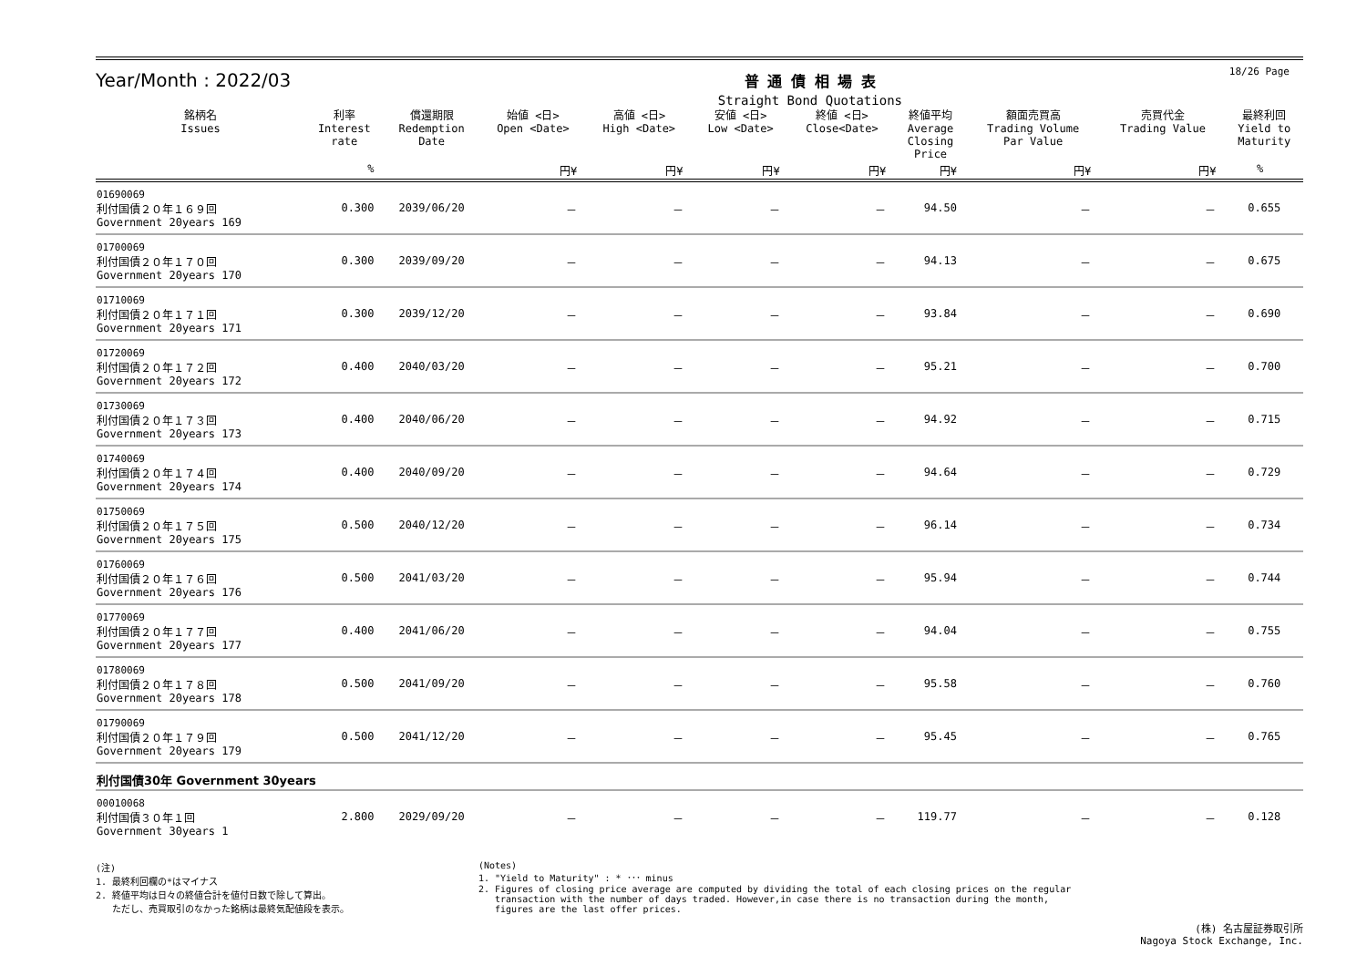18/26 Page
Year/Month : 2022/03
普 通 債 相 場 表
Straight Bond Quotations
| 銘柄名 Issues | 利率 Interest rate | 償還期限 Redemption Date | 始値 <日> Open <Date> | 高値 <日> High <Date> | 安値 <日> Low <Date> | 終値 <日> Close<Date> | 終値平均 Average Closing Price | 額面売買高 Trading Volume Par Value | 売買代金 Trading Value | 最終利回 Yield to Maturity |
| --- | --- | --- | --- | --- | --- | --- | --- | --- | --- | --- |
| | % | | 円¥ | 円¥ | 円¥ | 円¥ | 円¥ | 円¥ | 円¥ | % |
| 01690069 利付国債２０年１６９回 Government 20years 169 | 0.300 | 2039/06/20 | － | － | － | － | 94.50 | － | － | 0.655 |
| 01700069 利付国債２０年１７０回 Government 20years 170 | 0.300 | 2039/09/20 | － | － | － | － | 94.13 | － | － | 0.675 |
| 01710069 利付国債２０年１７１回 Government 20years 171 | 0.300 | 2039/12/20 | － | － | － | － | 93.84 | － | － | 0.690 |
| 01720069 利付国債２０年１７２回 Government 20years 172 | 0.400 | 2040/03/20 | － | － | － | － | 95.21 | － | － | 0.700 |
| 01730069 利付国債２０年１７３回 Government 20years 173 | 0.400 | 2040/06/20 | － | － | － | － | 94.92 | － | － | 0.715 |
| 01740069 利付国債２０年１７４回 Government 20years 174 | 0.400 | 2040/09/20 | － | － | － | － | 94.64 | － | － | 0.729 |
| 01750069 利付国債２０年１７５回 Government 20years 175 | 0.500 | 2040/12/20 | － | － | － | － | 96.14 | － | － | 0.734 |
| 01760069 利付国債２０年１７６回 Government 20years 176 | 0.500 | 2041/03/20 | － | － | － | － | 95.94 | － | － | 0.744 |
| 01770069 利付国債２０年１７７回 Government 20years 177 | 0.400 | 2041/06/20 | － | － | － | － | 94.04 | － | － | 0.755 |
| 01780069 利付国債２０年１７８回 Government 20years 178 | 0.500 | 2041/09/20 | － | － | － | － | 95.58 | － | － | 0.760 |
| 01790069 利付国債２０年１７９回 Government 20years 179 | 0.500 | 2041/12/20 | － | － | － | － | 95.45 | － | － | 0.765 |
| 利付国債30年 Government 30years | | | | | | | | | | |
| 00010068 利付国債３０年１回 Government 30years 1 | 2.800 | 2029/09/20 | － | － | － | － | 119.77 | － | － | 0.128 |
(注)
1. 最終利回欄の*はマイナス
2. 終値平均は日々の終値合計を値付日数で除して算出。
ただし、売買取引のなかった銘柄は最終気配値段を表示。
(Notes)
1. "Yield to Maturity" : * ･･･ minus
2. Figures of closing price average are computed by dividing the total of each closing prices on the regular
transaction with the number of days traded. However,in case there is no transaction during the month,
figures are the last offer prices.
(株) 名古屋証券取引所
Nagoya Stock Exchange, Inc.